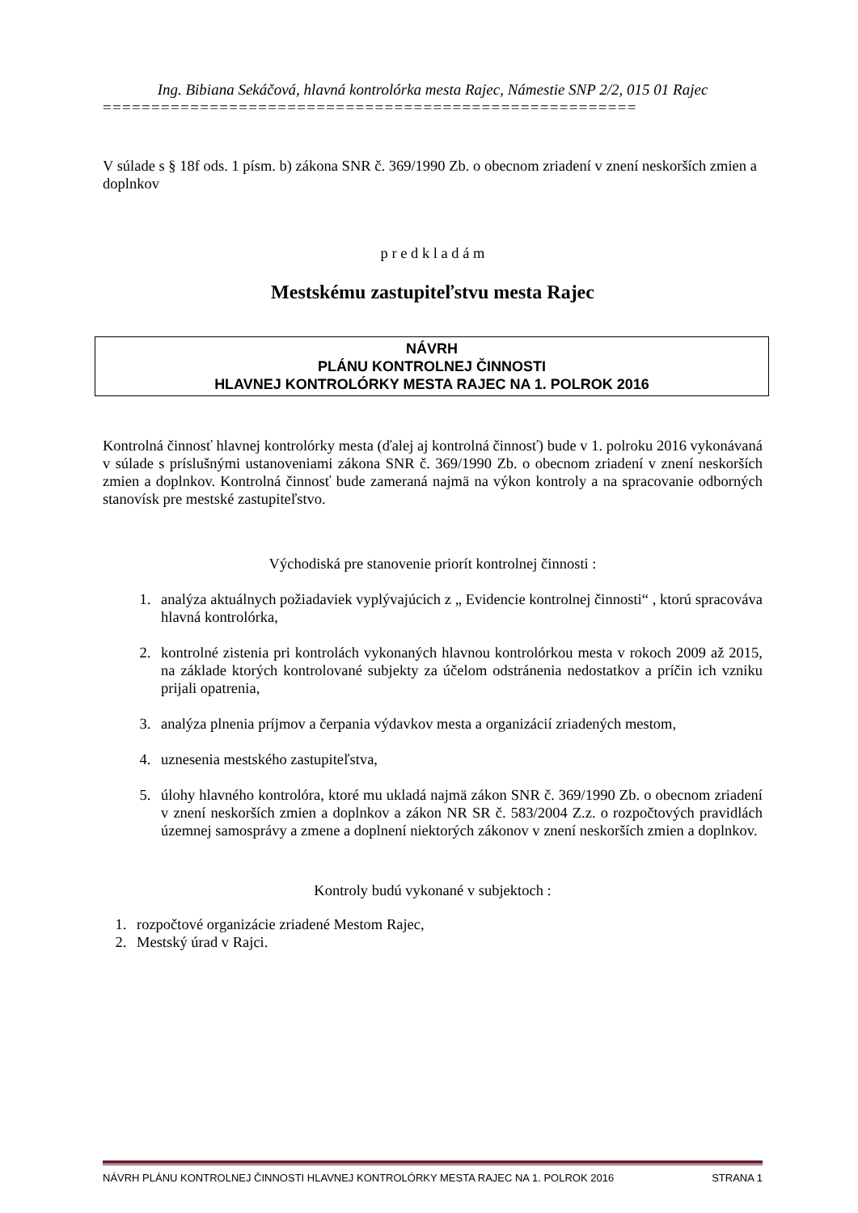Ing. Bibiana Sekáčová, hlavná kontrolórka mesta Rajec, Námestie SNP 2/2, 015 01 Rajec
=======================================================
V súlade s § 18f ods. 1 písm. b) zákona SNR č. 369/1990 Zb. o obecnom zriadení v znení neskorších zmien a doplnkov
p r e d k l a d á m
Mestskému zastupiteľstvu mesta Rajec
NÁVRH
PLÁNU KONTROLNEJ ČINNOSTI
HLAVNEJ KONTROLÓRKY MESTA RAJEC NA 1. POLROK 2016
Kontrolná činnosť hlavnej kontrolórky mesta (ďalej aj kontrolná činnosť) bude v 1. polroku 2016 vykonávaná v súlade s príslušnými ustanoveniami zákona SNR č. 369/1990 Zb. o obecnom zriadení v znení neskorších zmien a doplnkov. Kontrolná činnosť bude zameraná najmä na výkon kontroly a na spracovanie odborných stanovísk pre mestské zastupiteľstvo.
Východiská pre stanovenie priorít kontrolnej činnosti :
1. analýza aktuálnych požiadaviek vyplývajúcich z „ Evidencie kontrolnej činnosti“ , ktorú spracováva hlavná kontrolórka,
2. kontrolné zistenia pri kontrolách vykonaných hlavnou kontrolórkou mesta v rokoch 2009 až 2015, na základe ktorých kontrolované subjekty za účelom odstránenia nedostatkov a príčin ich vzniku prijali opatrenia,
3. analýza plnenia príjmov a čerpania výdavkov mesta a organizácií zriadených mestom,
4. uznesenia mestského zastupiteľstva,
5. úlohy hlavného kontrolóra, ktoré mu ukladá najmä zákon SNR č. 369/1990 Zb. o obecnom zriadení v znení neskorších zmien a doplnkov a zákon NR SR č. 583/2004 Z.z. o rozpočtových pravidlách územnej samosprávy a zmene a doplnení niektorých zákonov v znení neskorších zmien a doplnkov.
Kontroly budú vykonané v subjektoch :
1. rozpočtové organizácie zriadené Mestom Rajec,
2. Mestský úrad v Rajci.
NÁVRH PLÁNU KONTROLNEJ ČINNOSTI HLAVNEJ KONTROLÓRKY MESTA RAJEC NA 1. POLROK 2016 STRANA 1